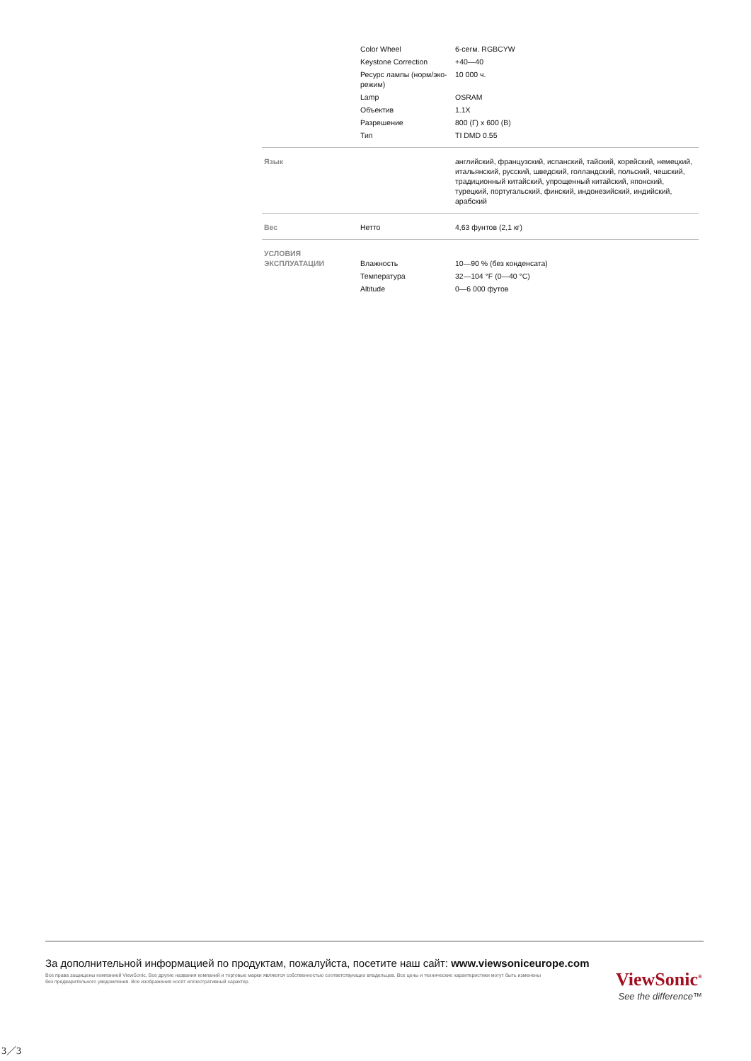| | Color Wheel | 6-сегм. RGBCYW |
| | Keystone Correction | +40—40 |
| | Ресурс лампы (норм/эко-режим) | 10 000 ч. |
| | Lamp | OSRAM |
| | Объектив | 1.1X |
| | Разрешение | 800 (Г) x 600 (В) |
| | Тип | TI DMD 0.55 |
| Язык | | английский, французский, испанский, тайский, корейский, немецкий, итальянский, русский, шведский, голландский, польский, чешский, традиционный китайский, упрощенный китайский, японский, турецкий, португальский, финский, индонезийский, индийский, арабский |
| Вес | Нетто | 4,63 фунтов (2,1 кг) |
| УСЛОВИЯ ЭКСПЛУАТАЦИИ | Влажность | 10—90 % (без конденсата) |
| | Температура | 32—104 °F (0—40 °C) |
| | Altitude | 0—6 000 футов |
За дополнительной информацией по продуктам, пожалуйста, посетите наш сайт: www.viewsoniceurope.com
Все права защищены компанией ViewSonic. Все другие названия компаний и торговые марки являются собственностью соответствующих владельцев. Все цены и технические характеристики могут быть изменены без предварительного уведомления. Все изображения носят иллюстративный характер.
ViewSonic<sup>®</sup>
See the difference™
3／3